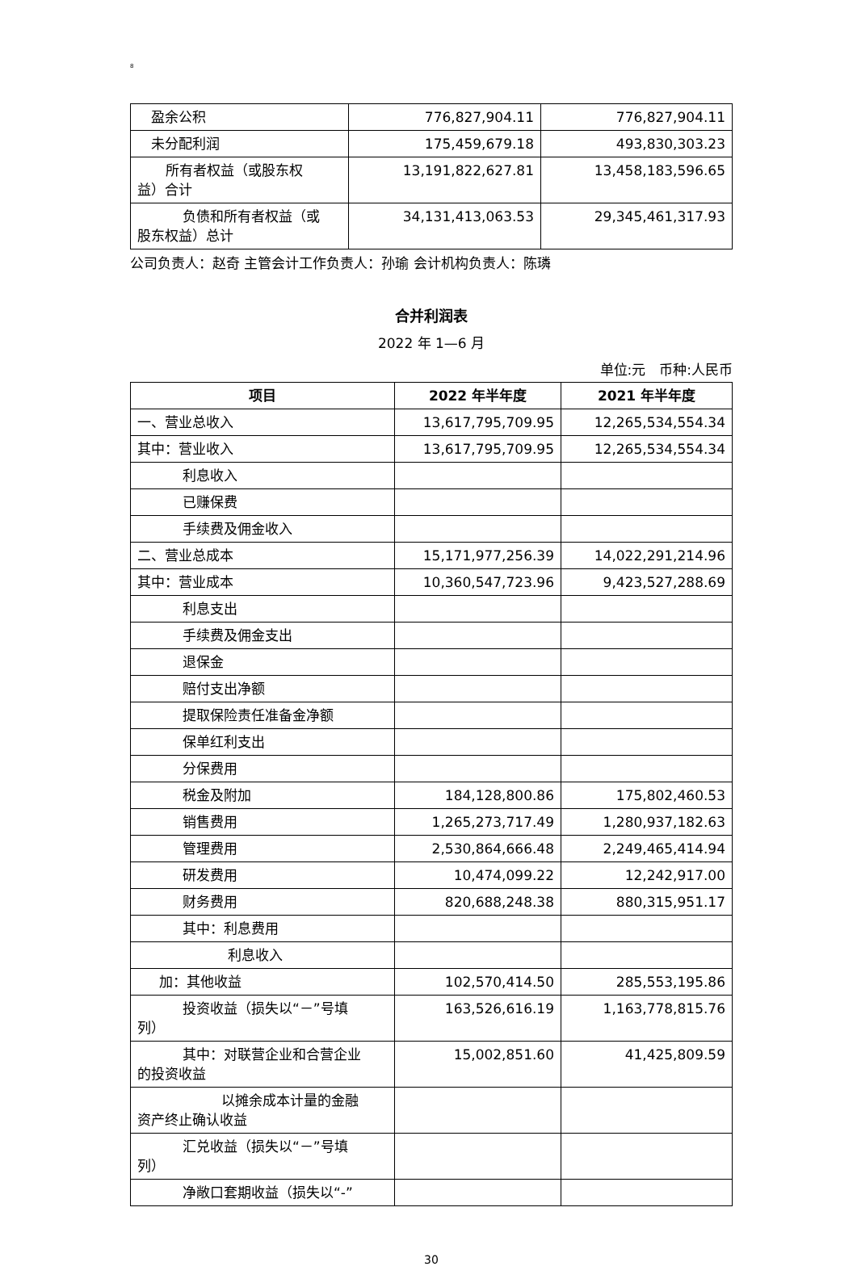8
| 盈余公积 | 776,827,904.11 | 776,827,904.11 |
| 未分配利润 | 175,459,679.18 | 493,830,303.23 |
| 所有者权益（或股东权 益）合计 | 13,191,822,627.81 | 13,458,183,596.65 |
| 负债和所有者权益（或 股东权益）总计 | 34,131,413,063.53 | 29,345,461,317.93 |
公司负责人：赵奇 主管会计工作负责人：孙瑜 会计机构负责人：陈璘
合并利润表
2022 年 1—6 月
单位:元　币种:人民币
| 项目 | 2022 年半年度 | 2021 年半年度 |
| --- | --- | --- |
| 一、营业总收入 | 13,617,795,709.95 | 12,265,534,554.34 |
| 其中：营业收入 | 13,617,795,709.95 | 12,265,534,554.34 |
| 利息收入 | | |
| 已赚保费 | | |
| 手续费及佣金收入 | | |
| 二、营业总成本 | 15,171,977,256.39 | 14,022,291,214.96 |
| 其中：营业成本 | 10,360,547,723.96 | 9,423,527,288.69 |
| 利息支出 | | |
| 手续费及佣金支出 | | |
| 退保金 | | |
| 赔付支出净额 | | |
| 提取保险责任准备金净额 | | |
| 保单红利支出 | | |
| 分保费用 | | |
| 税金及附加 | 184,128,800.86 | 175,802,460.53 |
| 销售费用 | 1,265,273,717.49 | 1,280,937,182.63 |
| 管理费用 | 2,530,864,666.48 | 2,249,465,414.94 |
| 研发费用 | 10,474,099.22 | 12,242,917.00 |
| 财务费用 | 820,688,248.38 | 880,315,951.17 |
| 其中：利息费用 | | |
| 利息收入 | | |
| 加：其他收益 | 102,570,414.50 | 285,553,195.86 |
| 投资收益（损失以“－”号填 列） | 163,526,616.19 | 1,163,778,815.76 |
| 其中：对联营企业和合营企业 的投资收益 | 15,002,851.60 | 41,425,809.59 |
| 以摊余成本计量的金融 资产终止确认收益 | | |
| 汇兑收益（损失以“－”号填 列） | | |
| 净敞口套期收益（损失以“-” | | |
30